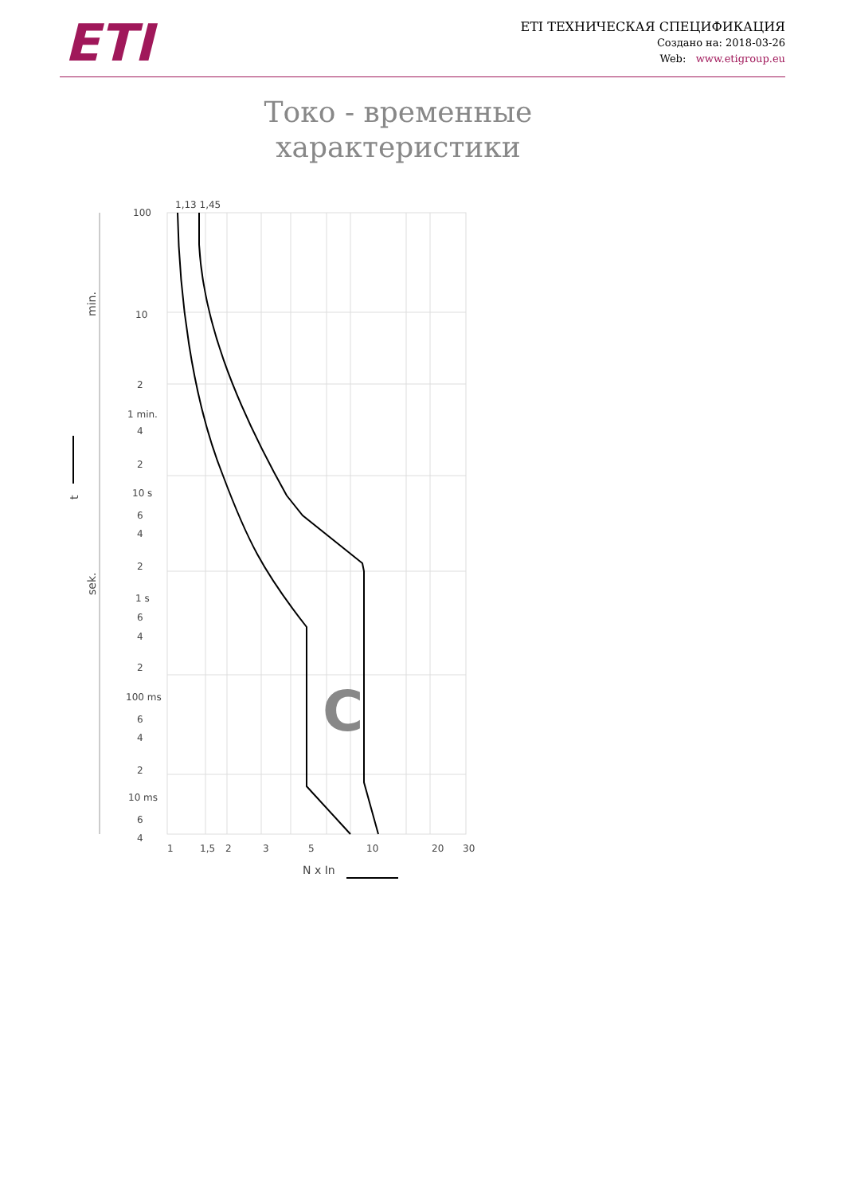ETI
ETI ТЕХНИЧЕСКАЯ СПЕЦИФИКАЦИЯ
Создано на: 2018-03-26
Web: www.etigroup.eu
Токо - временные характеристики
1,13 1,45
100
10
2
1 min.
4
2
10 s
6
4
2
1 s
6
4
2
100 ms
6
4
2
10 ms
6
4
1
1,5
2
3
5
10
20
30
N x In
C
min.
sek.
t